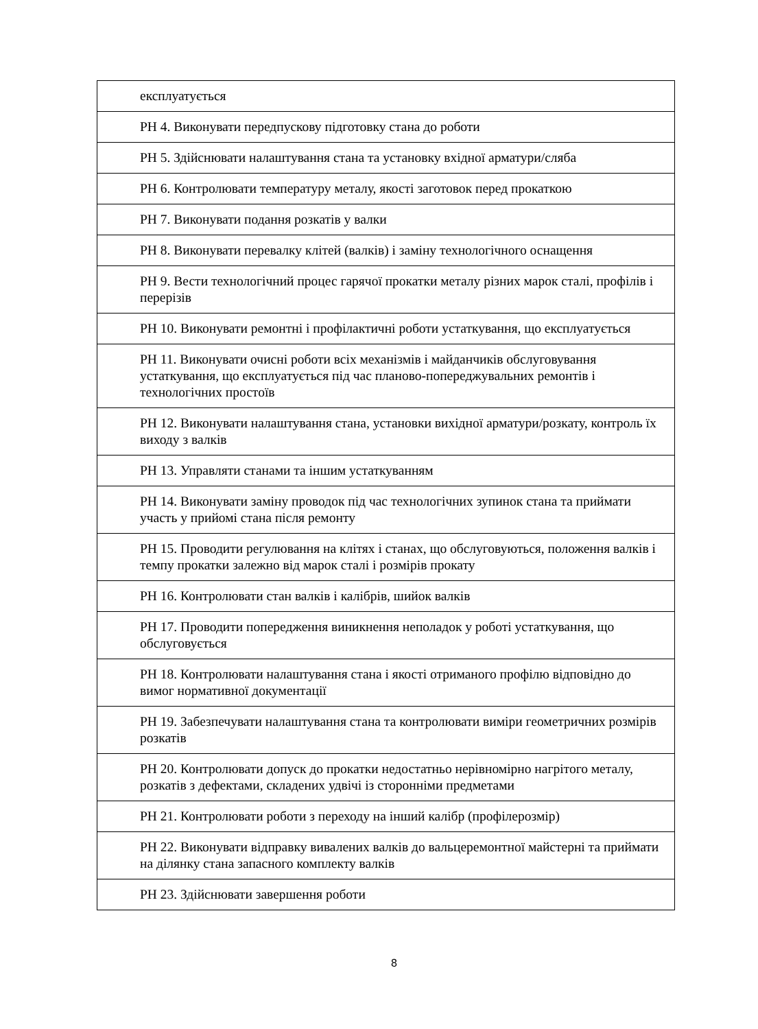| експлуатується |
| РН 4. Виконувати передпускову підготовку стана до роботи |
| РН 5. Здійснювати налаштування стана та установку вхідної арматури/сляба |
| РН 6. Контролювати температуру металу, якості заготовок перед прокаткою |
| РН 7. Виконувати подання розкатів у валки |
| РН 8. Виконувати перевалку клітей (валків) і заміну технологічного оснащення |
| РН 9. Вести технологічний процес гарячої прокатки металу різних марок сталі, профілів і перерізів |
| РН 10. Виконувати ремонтні і профілактичні роботи устаткування, що експлуатується |
| РН 11. Виконувати очисні роботи всіх механізмів і майданчиків обслуговування устаткування, що експлуатується під час планово-попереджувальних ремонтів і технологічних простоїв |
| РН 12. Виконувати налаштування стана, установки вихідної арматури/розкату, контроль їх виходу з валків |
| РН 13. Управляти станами та іншим устаткуванням |
| РН 14. Виконувати заміну проводок під час технологічних зупинок стана та приймати участь у прийомі стана після ремонту |
| РН 15. Проводити регулювання на клітях і станах, що обслуговуються, положення валків і темпу прокатки залежно від марок сталі і розмірів прокату |
| РН 16. Контролювати стан валків і калібрів, шийок валків |
| РН 17. Проводити попередження виникнення неполадок у роботі устаткування, що обслуговується |
| РН 18. Контролювати налаштування стана і якості отриманого профілю відповідно до вимог нормативної документації |
| РН 19. Забезпечувати налаштування стана та контролювати виміри геометричних розмірів розкатів |
| РН 20. Контролювати допуск до прокатки недостатньо нерівномірно нагрітого металу, розкатів з дефектами, складених удвічі із сторонніми предметами |
| РН 21. Контролювати роботи з переходу на інший калібр (профілерозмір) |
| РН 22. Виконувати відправку вивалених валків до вальцеремонтної майстерні та приймати на ділянку стана запасного комплекту валків |
| РН 23. Здійснювати завершення роботи |
8